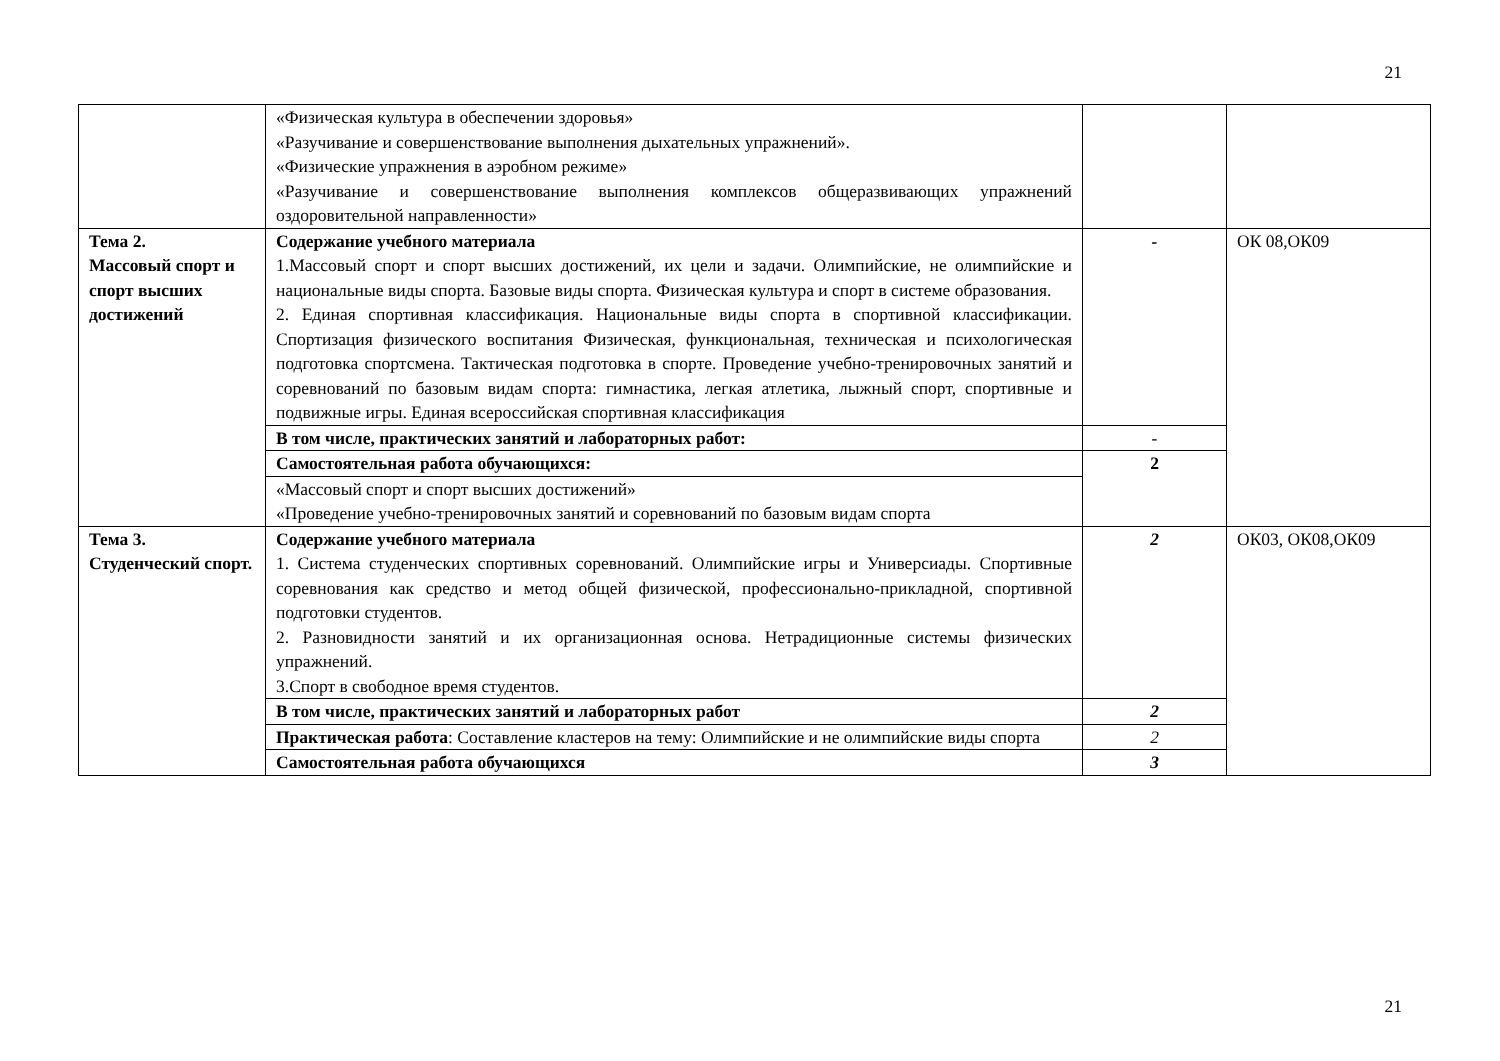21
| | «Физическая культура в обеспечении здоровья» «Разучивание и совершенствование выполнения дыхательных упражнений». «Физические упражнения в аэробном режиме» «Разучивание и совершенствование выполнения комплексов общеразвивающих упражнений оздоровительной направленности» | | |
| Тема 2. Массовый спорт и спорт высших достижений | Содержание учебного материала 1.Массовый спорт и спорт высших достижений, их цели и задачи. Олимпийские, не олимпийские и национальные виды спорта. Базовые виды спорта. Физическая культура и спорт в системе образования. 2. Единая спортивная классификация. Национальные виды спорта в спортивной классификации. Спортизация физического воспитания Физическая, функциональная, техническая и психологическая подготовка спортсмена. Тактическая подготовка в спорте. Проведение учебно-тренировочных занятий и соревнований по базовым видам спорта: гимнастика, легкая атлетика, лыжный спорт, спортивные и подвижные игры. Единая всероссийская спортивная классификация | - | ОК 08,ОК09 |
| | В том числе, практических занятий и лабораторных работ: | - | |
| | Самостоятельная работа обучающихся: | 2 | |
| | «Массовый спорт и спорт высших достижений» «Проведение учебно-тренировочных занятий и соревнований по базовым видам спорта | | |
| Тема 3. Студенческий спорт. | Содержание учебного материала 1. Система студенческих спортивных соревнований. Олимпийские игры и Универсиады. Спортивные соревнования как средство и метод общей физической, профессионально-прикладной, спортивной подготовки студентов. 2. Разновидности занятий и их организационная основа. Нетрадиционные системы физических упражнений. 3.Спорт в свободное время студентов. | 2 | ОК03, ОК08,ОК09 |
| | В том числе, практических занятий и лабораторных работ | 2 | |
| | Практическая работа : Составление кластеров на тему: Олимпийские и не олимпийские виды спорта | 2 | |
| | Самостоятельная работа обучающихся | 3 | |
21